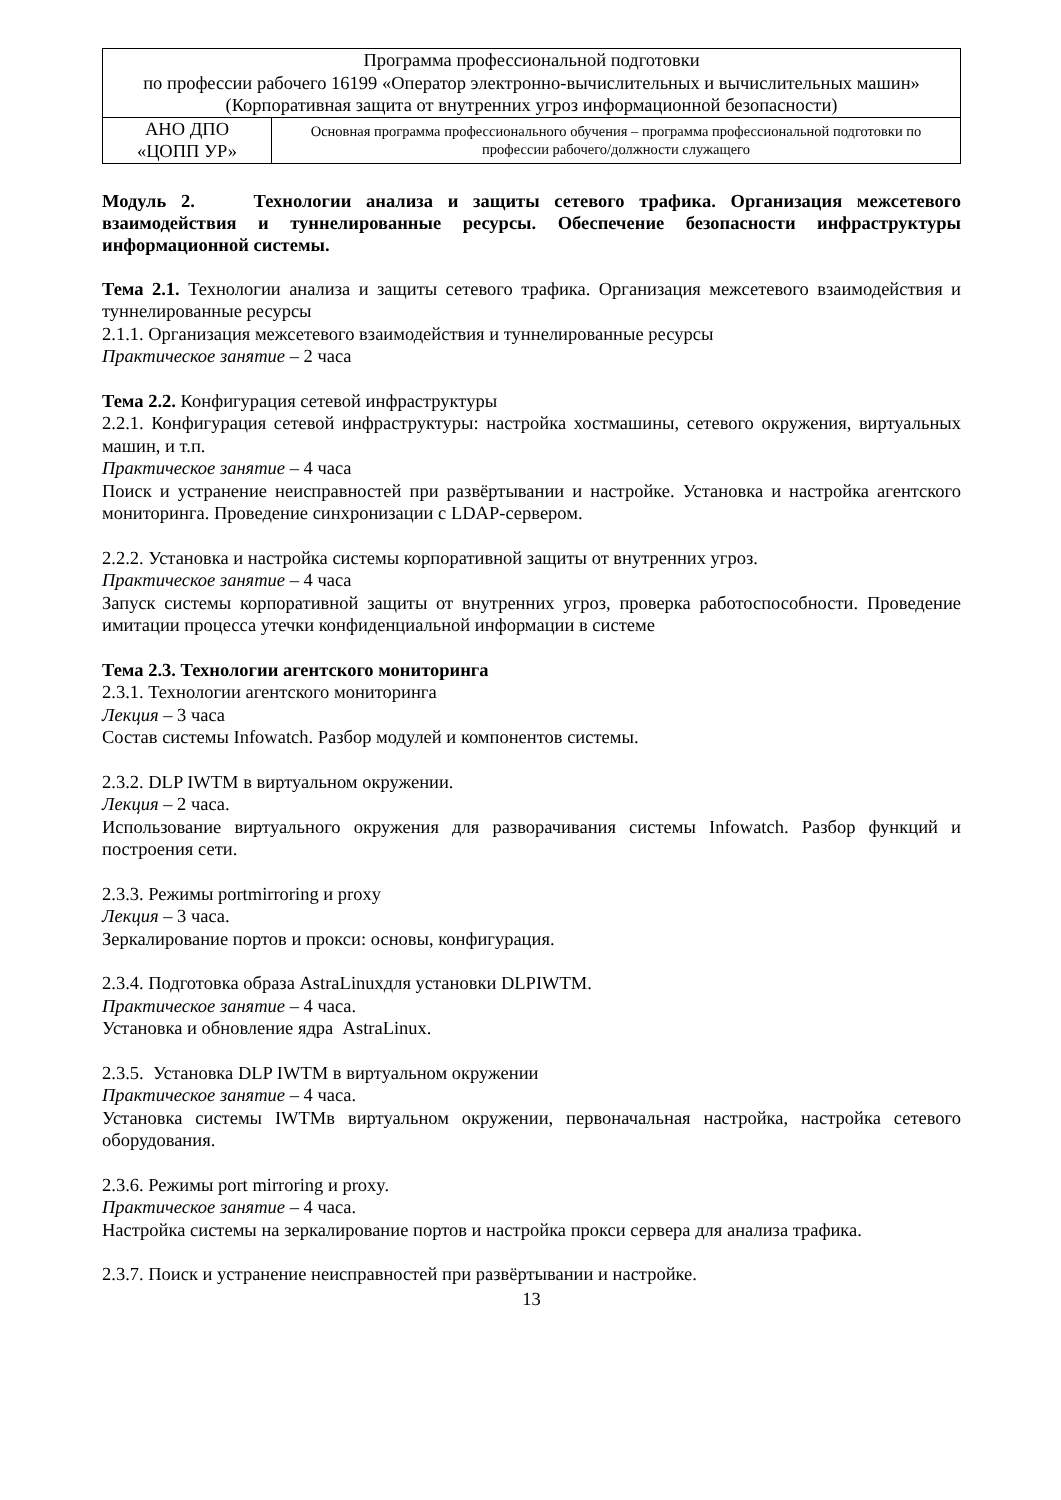| Программа профессиональной подготовки по профессии рабочего 16199 «Оператор электронно-вычислительных и вычислительных машин» (Корпоративная защита от внутренних угроз информационной безопасности) | |
| АНО ДПО «ЦОПП УР» | Основная программа профессионального обучения – программа профессиональной подготовки по профессии рабочего/должности служащего |
Модуль 2. Технологии анализа и защиты сетевого трафика. Организация межсетевого взаимодействия и туннелированные ресурсы. Обеспечение безопасности инфраструктуры информационной системы.
Тема 2.1. Технологии анализа и защиты сетевого трафика. Организация межсетевого взаимодействия и туннелированные ресурсы
2.1.1. Организация межсетевого взаимодействия и туннелированные ресурсы
Практическое занятие – 2 часа
Тема 2.2. Конфигурация сетевой инфраструктуры
2.2.1. Конфигурация сетевой инфраструктуры: настройка хостмашины, сетевого окружения, виртуальных машин, и т.п.
Практическое занятие – 4 часа
Поиск и устранение неисправностей при развёртывании и настройке. Установка и настройка агентского мониторинга. Проведение синхронизации с LDAP-сервером.
2.2.2. Установка и настройка системы корпоративной защиты от внутренних угроз.
Практическое занятие – 4 часа
Запуск системы корпоративной защиты от внутренних угроз, проверка работоспособности. Проведение имитации процесса утечки конфиденциальной информации в системе
Тема 2.3. Технологии агентского мониторинга
2.3.1. Технологии агентского мониторинга
Лекция – 3 часа
Состав системы Infowatch. Разбор модулей и компонентов системы.
2.3.2. DLP IWTM в виртуальном окружении.
Лекция – 2 часа.
Использование виртуального окружения для разворачивания системы Infowatch. Разбор функций и построения сети.
2.3.3. Режимы portmirroring и proxy
Лекция – 3 часа.
Зеркалирование портов и прокси: основы, конфигурация.
2.3.4. Подготовка образа AstraLinuxдля установки DLPIWTM.
Практическое занятие – 4 часа.
Установка и обновление ядра AstraLinux.
2.3.5. Установка DLP IWTM в виртуальном окружении
Практическое занятие – 4 часа.
Установка системы IWTMв виртуальном окружении, первоначальная настройка, настройка сетевого оборудования.
2.3.6. Режимы port mirroring и proxy.
Практическое занятие – 4 часа.
Настройка системы на зеркалирование портов и настройка прокси сервера для анализа трафика.
2.3.7. Поиск и устранение неисправностей при развёртывании и настройке.
13